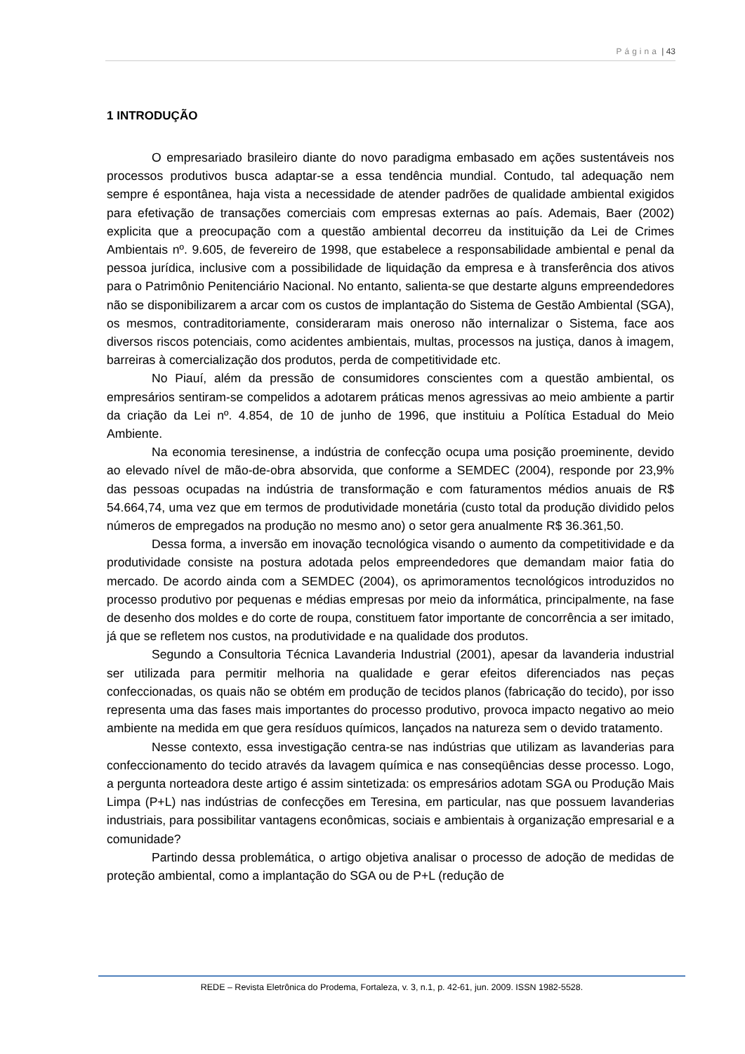Página | 43
1 INTRODUÇÃO
O empresariado brasileiro diante do novo paradigma embasado em ações sustentáveis nos processos produtivos busca adaptar-se a essa tendência mundial. Contudo, tal adequação nem sempre é espontânea, haja vista a necessidade de atender padrões de qualidade ambiental exigidos para efetivação de transações comerciais com empresas externas ao país. Ademais, Baer (2002) explicita que a preocupação com a questão ambiental decorreu da instituição da Lei de Crimes Ambientais nº. 9.605, de fevereiro de 1998, que estabelece a responsabilidade ambiental e penal da pessoa jurídica, inclusive com a possibilidade de liquidação da empresa e à transferência dos ativos para o Patrimônio Penitenciário Nacional. No entanto, salienta-se que destarte alguns empreendedores não se disponibilizarem a arcar com os custos de implantação do Sistema de Gestão Ambiental (SGA), os mesmos, contraditoriamente, consideraram mais oneroso não internalizar o Sistema, face aos diversos riscos potenciais, como acidentes ambientais, multas, processos na justiça, danos à imagem, barreiras à comercialização dos produtos, perda de competitividade etc.
No Piauí, além da pressão de consumidores conscientes com a questão ambiental, os empresários sentiram-se compelidos a adotarem práticas menos agressivas ao meio ambiente a partir da criação da Lei nº. 4.854, de 10 de junho de 1996, que instituiu a Política Estadual do Meio Ambiente.
Na economia teresinense, a indústria de confecção ocupa uma posição proeminente, devido ao elevado nível de mão-de-obra absorvida, que conforme a SEMDEC (2004), responde por 23,9% das pessoas ocupadas na indústria de transformação e com faturamentos médios anuais de R$ 54.664,74, uma vez que em termos de produtividade monetária (custo total da produção dividido pelos números de empregados na produção no mesmo ano) o setor gera anualmente R$ 36.361,50.
Dessa forma, a inversão em inovação tecnológica visando o aumento da competitividade e da produtividade consiste na postura adotada pelos empreendedores que demandam maior fatia do mercado. De acordo ainda com a SEMDEC (2004), os aprimoramentos tecnológicos introduzidos no processo produtivo por pequenas e médias empresas por meio da informática, principalmente, na fase de desenho dos moldes e do corte de roupa, constituem fator importante de concorrência a ser imitado, já que se refletem nos custos, na produtividade e na qualidade dos produtos.
Segundo a Consultoria Técnica Lavanderia Industrial (2001), apesar da lavanderia industrial ser utilizada para permitir melhoria na qualidade e gerar efeitos diferenciados nas peças confeccionadas, os quais não se obtém em produção de tecidos planos (fabricação do tecido), por isso representa uma das fases mais importantes do processo produtivo, provoca impacto negativo ao meio ambiente na medida em que gera resíduos químicos, lançados na natureza sem o devido tratamento.
Nesse contexto, essa investigação centra-se nas indústrias que utilizam as lavanderias para confeccionamento do tecido através da lavagem química e nas conseqüências desse processo. Logo, a pergunta norteadora deste artigo é assim sintetizada: os empresários adotam SGA ou Produção Mais Limpa (P+L) nas indústrias de confecções em Teresina, em particular, nas que possuem lavanderias industriais, para possibilitar vantagens econômicas, sociais e ambientais à organização empresarial e a comunidade?
Partindo dessa problemática, o artigo objetiva analisar o processo de adoção de medidas de proteção ambiental, como a implantação do SGA ou de P+L (redução de
REDE – Revista Eletrônica do Prodema, Fortaleza, v. 3, n.1, p. 42-61, jun. 2009. ISSN 1982-5528.